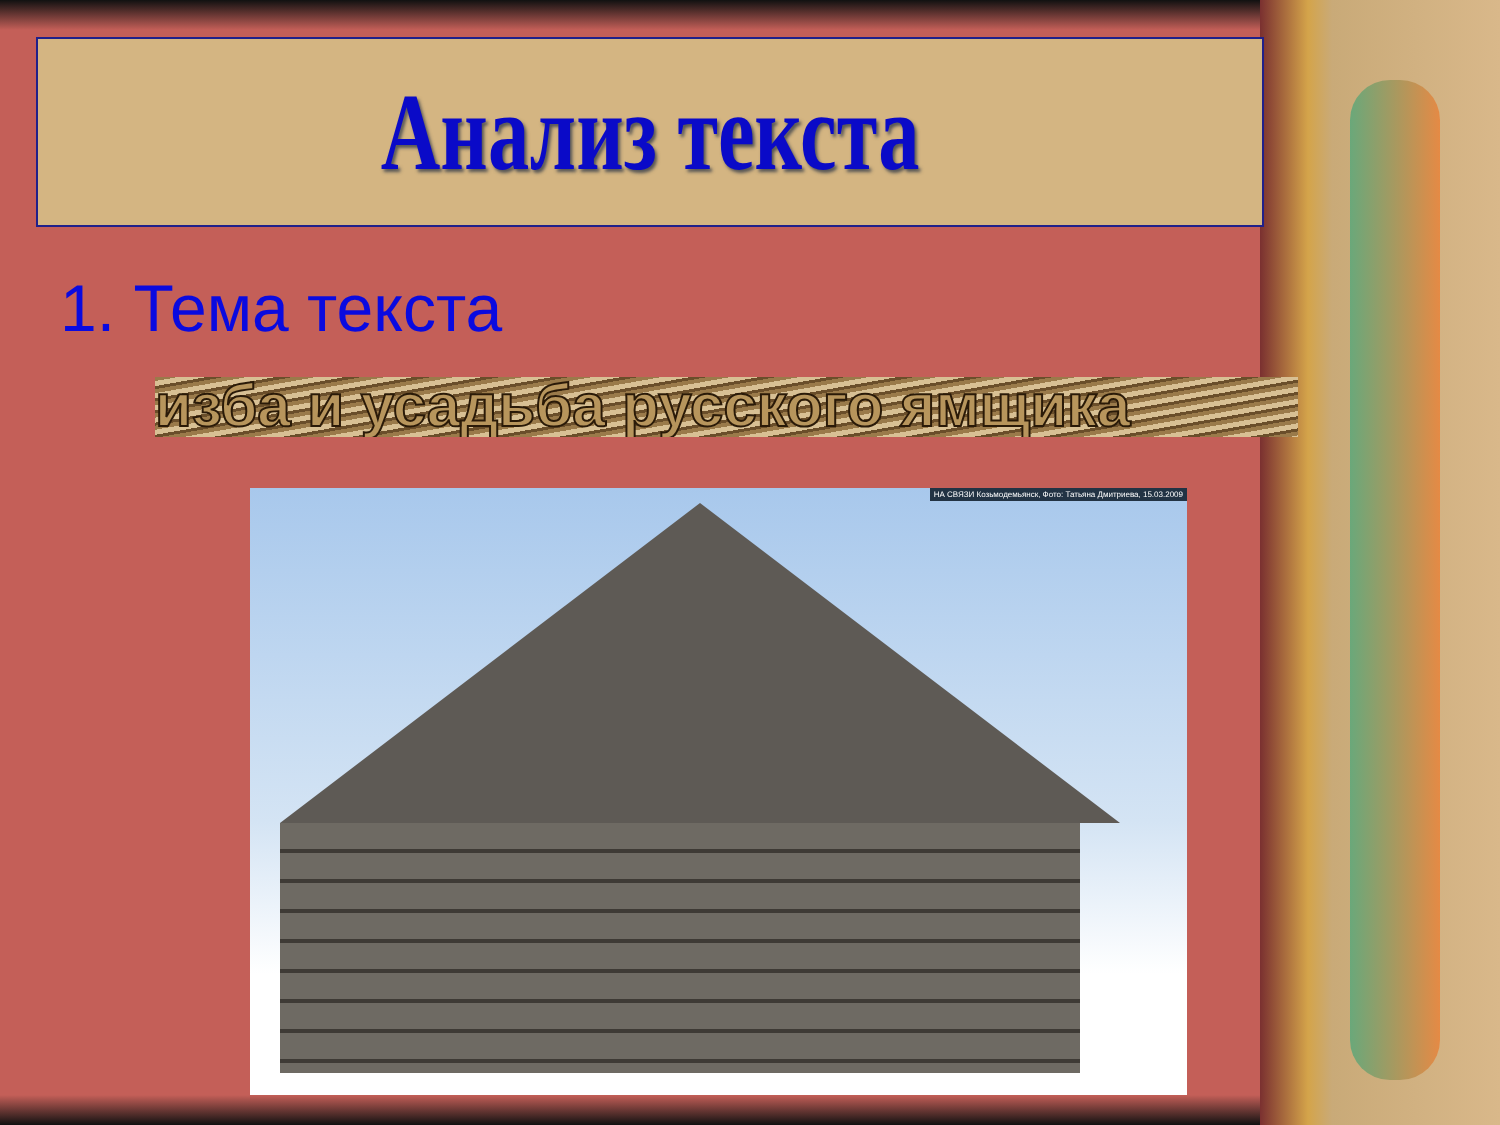Анализ текста
1. Тема текста
изба и усадьба русского ямщика
НА СВЯЗИ Козьмодемьянск, Фото: Татьяна Дмитриева, 15.03.2009